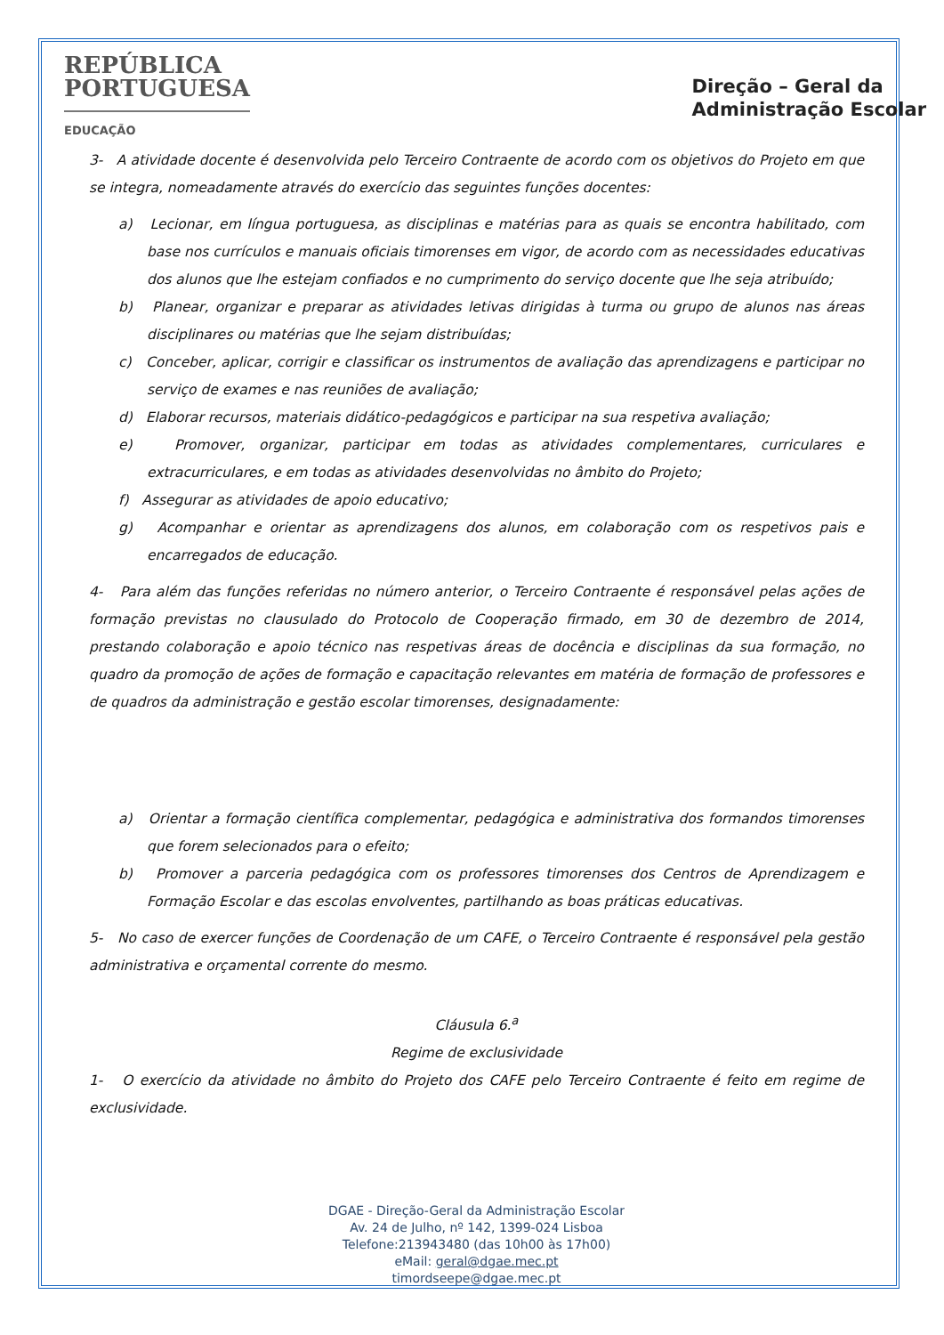REPÚBLICA
PORTUGUESA
EDUCAÇÃO
Direção – Geral da
Administração Escolar
3- A atividade docente é desenvolvida pelo Terceiro Contraente de acordo com os objetivos do Projeto em que se integra, nomeadamente através do exercício das seguintes funções docentes:
a) Lecionar, em língua portuguesa, as disciplinas e matérias para as quais se encontra habilitado, com base nos currículos e manuais oficiais timorenses em vigor, de acordo com as necessidades educativas dos alunos que lhe estejam confiados e no cumprimento do serviço docente que lhe seja atribuído;
b) Planear, organizar e preparar as atividades letivas dirigidas à turma ou grupo de alunos nas áreas disciplinares ou matérias que lhe sejam distribuídas;
c) Conceber, aplicar, corrigir e classificar os instrumentos de avaliação das aprendizagens e participar no serviço de exames e nas reuniões de avaliação;
d) Elaborar recursos, materiais didático-pedagógicos e participar na sua respetiva avaliação;
e) Promover, organizar, participar em todas as atividades complementares, curriculares e extracurriculares, e em todas as atividades desenvolvidas no âmbito do Projeto;
f) Assegurar as atividades de apoio educativo;
g) Acompanhar e orientar as aprendizagens dos alunos, em colaboração com os respetivos pais e encarregados de educação.
4- Para além das funções referidas no número anterior, o Terceiro Contraente é responsável pelas ações de formação previstas no clausulado do Protocolo de Cooperação firmado, em 30 de dezembro de 2014, prestando colaboração e apoio técnico nas respetivas áreas de docência e disciplinas da sua formação, no quadro da promoção de ações de formação e capacitação relevantes em matéria de formação de professores e de quadros da administração e gestão escolar timorenses, designadamente:
a) Orientar a formação científica complementar, pedagógica e administrativa dos formandos timorenses que forem selecionados para o efeito;
b) Promover a parceria pedagógica com os professores timorenses dos Centros de Aprendizagem e Formação Escolar e das escolas envolventes, partilhando as boas práticas educativas.
5- No caso de exercer funções de Coordenação de um CAFE, o Terceiro Contraente é responsável pela gestão administrativa e orçamental corrente do mesmo.
Cláusula 6.<sup>a</sup>
Regime de exclusividade
1- O exercício da atividade no âmbito do Projeto dos CAFE pelo Terceiro Contraente é feito em regime de exclusividade.
DGAE - Direção-Geral da Administração Escolar
Av. 24 de Julho, nº 142, 1399-024 Lisboa
Telefone:213943480 (das 10h00 às 17h00)
eMail: geral@dgae.mec.pt
timordseepe@dgae.mec.pt